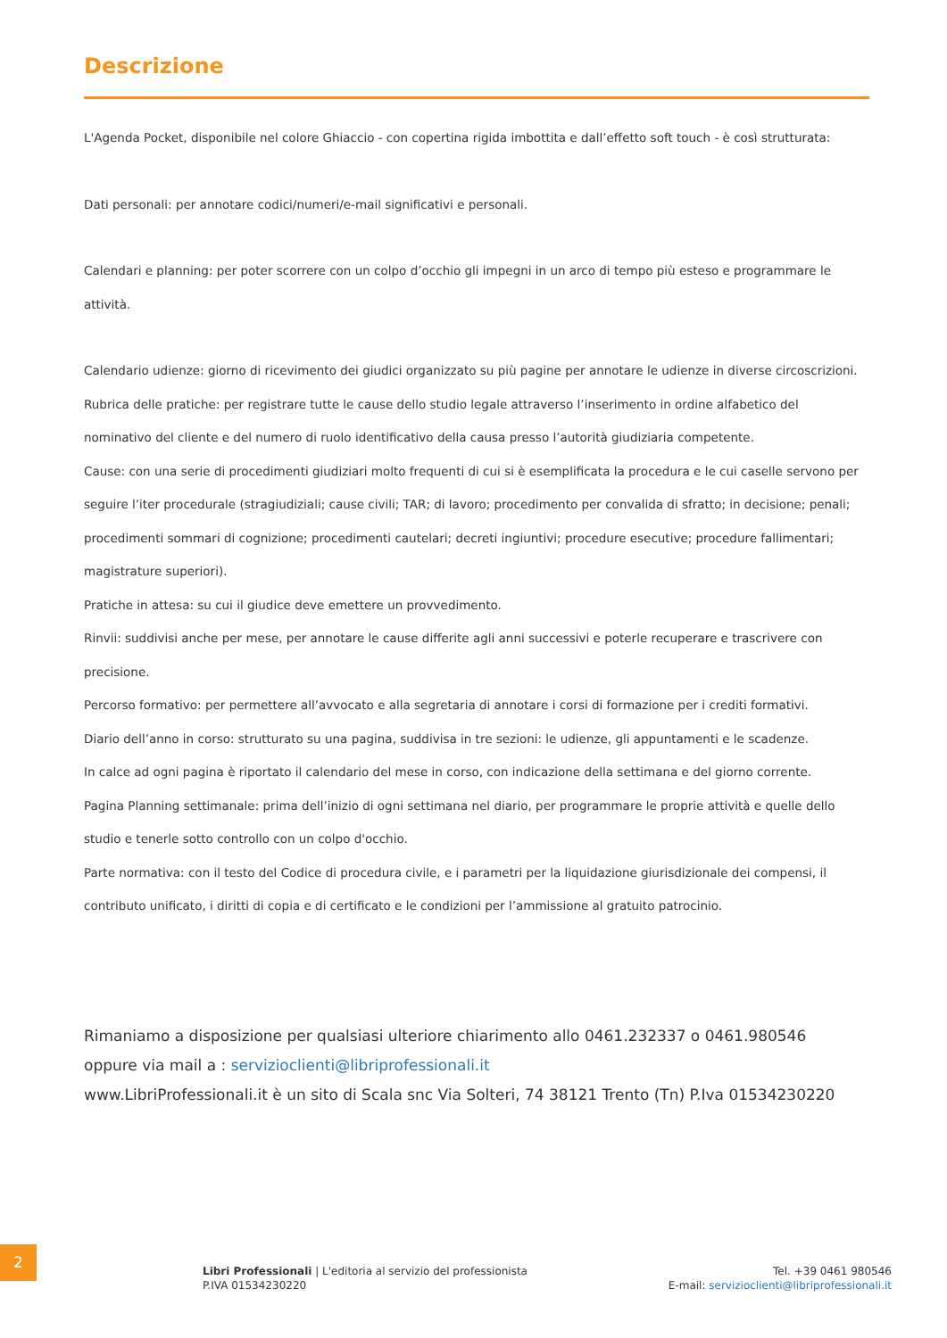Descrizione
L'Agenda Pocket, disponibile nel colore Ghiaccio - con copertina rigida imbottita e dall’effetto soft touch - è così strutturata:
Dati personali: per annotare codici/numeri/e-mail significativi e personali.
Calendari e planning: per poter scorrere con un colpo d’occhio gli impegni in un arco di tempo più esteso e programmare le attività.
Calendario udienze: giorno di ricevimento dei giudici organizzato su più pagine per annotare le udienze in diverse circoscrizioni.
Rubrica delle pratiche: per registrare tutte le cause dello studio legale attraverso l’inserimento in ordine alfabetico del nominativo del cliente e del numero di ruolo identificativo della causa presso l’autorità giudiziaria competente.
Cause: con una serie di procedimenti giudiziari molto frequenti di cui si è esemplificata la procedura e le cui caselle servono per seguire l’iter procedurale (stragiudiziali; cause civili; TAR; di lavoro; procedimento per convalida di sfratto; in decisione; penali; procedimenti sommari di cognizione; procedimenti cautelari; decreti ingiuntivi; procedure esecutive; procedure fallimentari; magistrature superiori).
Pratiche in attesa: su cui il giudice deve emettere un provvedimento.
Rinvii: suddivisi anche per mese, per annotare le cause differite agli anni successivi e poterle recuperare e trascrivere con precisione.
Percorso formativo: per permettere all’avvocato e alla segretaria di annotare i corsi di formazione per i crediti formativi.
Diario dell’anno in corso: strutturato su una pagina, suddivisa in tre sezioni: le udienze, gli appuntamenti e le scadenze.
In calce ad ogni pagina è riportato il calendario del mese in corso, con indicazione della settimana e del giorno corrente.
Pagina Planning settimanale: prima dell’inizio di ogni settimana nel diario, per programmare le proprie attività e quelle dello studio e tenerle sotto controllo con un colpo d'occhio.
Parte normativa: con il testo del Codice di procedura civile, e i parametri per la liquidazione giurisdizionale dei compensi, il contributo unificato, i diritti di copia e di certificato e le condizioni per l’ammissione al gratuito patrocinio.
Rimaniamo a disposizione per qualsiasi ulteriore chiarimento allo 0461.232337 o 0461.980546
oppure via mail a : servizioclienti@libriprofessionali.it
www.LibriProfessionali.it è un sito di Scala snc Via Solteri, 74 38121 Trento (Tn) P.Iva 01534230220
2
Libri Professionali | L'editoria al servizio del professionista
P.IVA 01534230220
Tel. +39 0461 980546
E-mail: servizioclienti@libriprofessionali.it